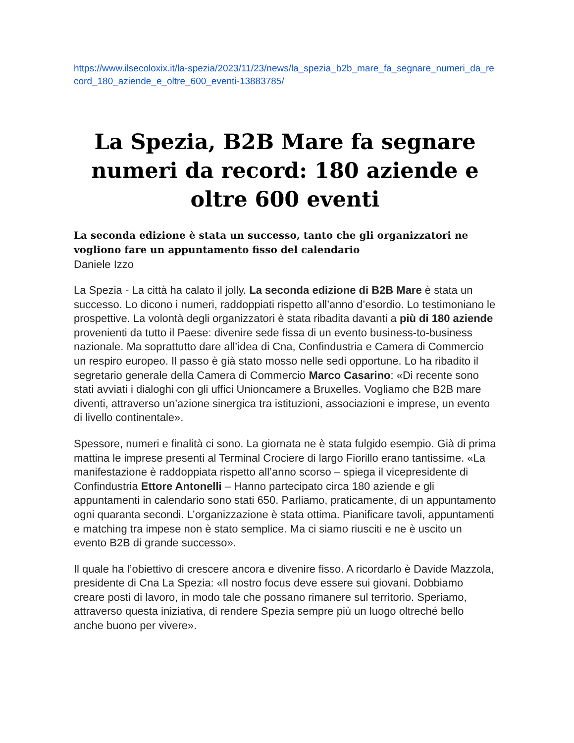https://www.ilsecoloxix.it/la-spezia/2023/11/23/news/la_spezia_b2b_mare_fa_segnare_numeri_da_record_180_aziende_e_oltre_600_eventi-13883785/
La Spezia, B2B Mare fa segnare numeri da record: 180 aziende e oltre 600 eventi
La seconda edizione è stata un successo, tanto che gli organizzatori ne vogliono fare un appuntamento fisso del calendario
Daniele Izzo
La Spezia - La città ha calato il jolly. La seconda edizione di B2B Mare è stata un successo. Lo dicono i numeri, raddoppiati rispetto all’anno d’esordio. Lo testimoniano le prospettive. La volontà degli organizzatori è stata ribadita davanti a più di 180 aziende provenienti da tutto il Paese: divenire sede fissa di un evento business-to-business nazionale. Ma soprattutto dare all’idea di Cna, Confindustria e Camera di Commercio un respiro europeo. Il passo è già stato mosso nelle sedi opportune. Lo ha ribadito il segretario generale della Camera di Commercio Marco Casarino: «Di recente sono stati avviati i dialoghi con gli uffici Unioncamere a Bruxelles. Vogliamo che B2B mare diventi, attraverso un’azione sinergica tra istituzioni, associazioni e imprese, un evento di livello continentale».
Spessore, numeri e finalità ci sono. La giornata ne è stata fulgido esempio. Già di prima mattina le imprese presenti al Terminal Crociere di largo Fiorillo erano tantissime. «La manifestazione è raddoppiata rispetto all’anno scorso – spiega il vicepresidente di Confindustria Ettore Antonelli – Hanno partecipato circa 180 aziende e gli appuntamenti in calendario sono stati 650. Parliamo, praticamente, di un appuntamento ogni quaranta secondi. L’organizzazione è stata ottima. Pianificare tavoli, appuntamenti e matching tra impese non è stato semplice. Ma ci siamo riusciti e ne è uscito un evento B2B di grande successo».
Il quale ha l’obiettivo di crescere ancora e divenire fisso. A ricordarlo è Davide Mazzola, presidente di Cna La Spezia: «Il nostro focus deve essere sui giovani. Dobbiamo creare posti di lavoro, in modo tale che possano rimanere sul territorio. Speriamo, attraverso questa iniziativa, di rendere Spezia sempre più un luogo oltreché bello anche buono per vivere».